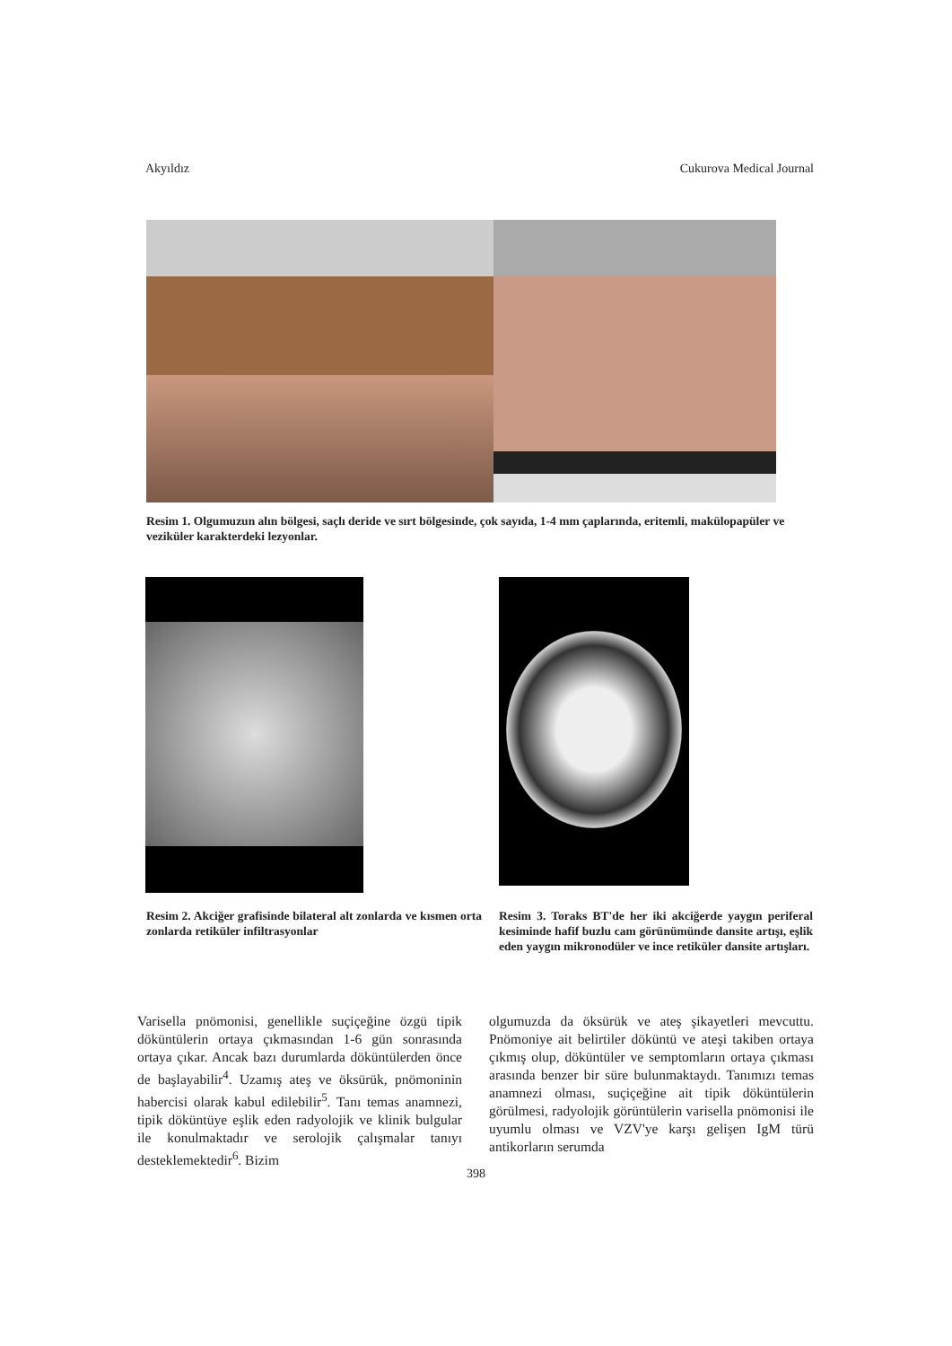Akyıldız Cukurova Medical Journal
Resim 1. Olgumuzun alın bölgesi, saçlı deride ve sırt bölgesinde, çok sayıda, 1-4 mm çaplarında, eritemli, makülopapüler ve veziküler karakterdeki lezyonlar.
Resim 2. Akciğer grafisinde bilateral alt zonlarda ve kısmen orta zonlarda retiküler infiltrasyonlar
Resim 3. Toraks BT'de her iki akciğerde yaygın periferal kesiminde hafif buzlu cam görünümünde dansite artışı, eşlik eden yaygın mikronodüler ve ince retiküler dansite artışları.
Varisella pnömonisi, genellikle suçiçeğine özgü tipik döküntülerin ortaya çıkmasından 1-6 gün sonrasında ortaya çıkar. Ancak bazı durumlarda döküntülerden önce de başlayabilir<sup>4</sup>. Uzamış ateş ve öksürük, pnömoninin habercisi olarak kabul edilebilir<sup>5</sup>. Tanı temas anamnezi, tipik döküntüye eşlik eden radyolojik ve klinik bulgular ile konulmaktadır ve serolojik çalışmalar tanıyı desteklemektedir<sup>6</sup>. Bizim
olgumuzda da öksürük ve ateş şikayetleri mevcuttu. Pnömoniye ait belirtiler döküntü ve ateşi takiben ortaya çıkmış olup, döküntüler ve semptomların ortaya çıkması arasında benzer bir süre bulunmaktaydı. Tanımızı temas anamnezi olması, suçiçeğine ait tipik döküntülerin görülmesi, radyolojik görüntülerin varisella pnömonisi ile uyumlu olması ve VZV'ye karşı gelişen IgM türü antikorların serumda
398